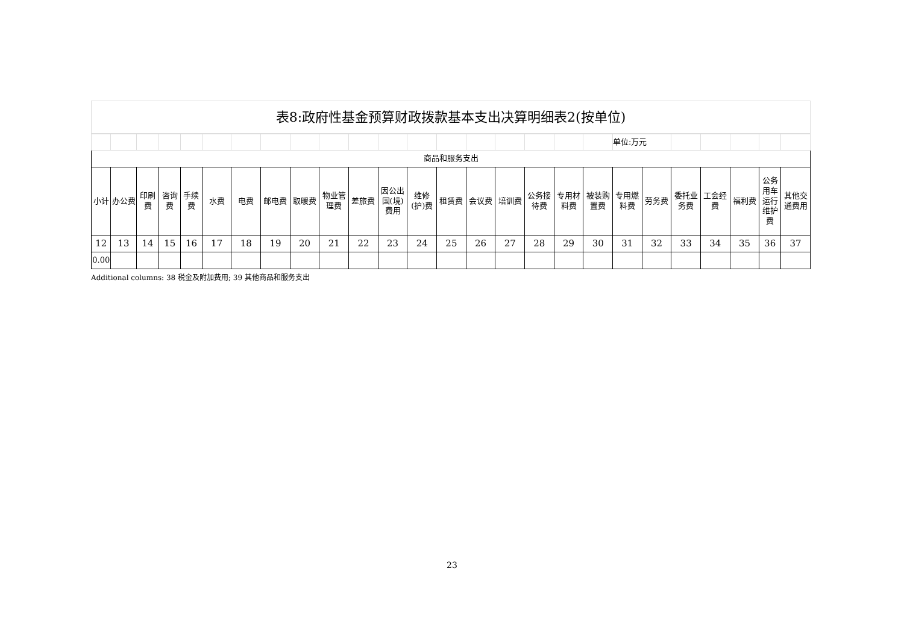表8:政府性基金预算财政拨款基本支出决算明细表2(按单位)
| | | | | | | | | | | | | | | | | | | | 单位:万元 | | | | | | |
| 商品和服务支出 | | | | | | | | | | | | | | | | | | | | | | | | | |
| 小计 | 办公费 | 印刷费 | 咨询费 | 手续费 | 水费 | 电费 | 邮电费 | 取暖费 | 物业管理费 | 差旅费 | 因公出国(境)费用 | 维修(护)费 | 租赁费 | 会议费 | 培训费 | 公务接待费 | 专用材料费 | 被装购置费 | 专用燃料费 | 劳务费 | 委托业务费 | 工会经费 | 福利费 | 公务用车运行维护费 | 其他交通费用 |
| 12 | 13 | 14 | 15 | 16 | 17 | 18 | 19 | 20 | 21 | 22 | 23 | 24 | 25 | 26 | 27 | 28 | 29 | 30 | 31 | 32 | 33 | 34 | 35 | 36 | 37 |
| 0.00 | | | | | | | | | | | | | | | | | | | | | | | | | |
Additional columns: 38 税金及附加费用; 39 其他商品和服务支出
23